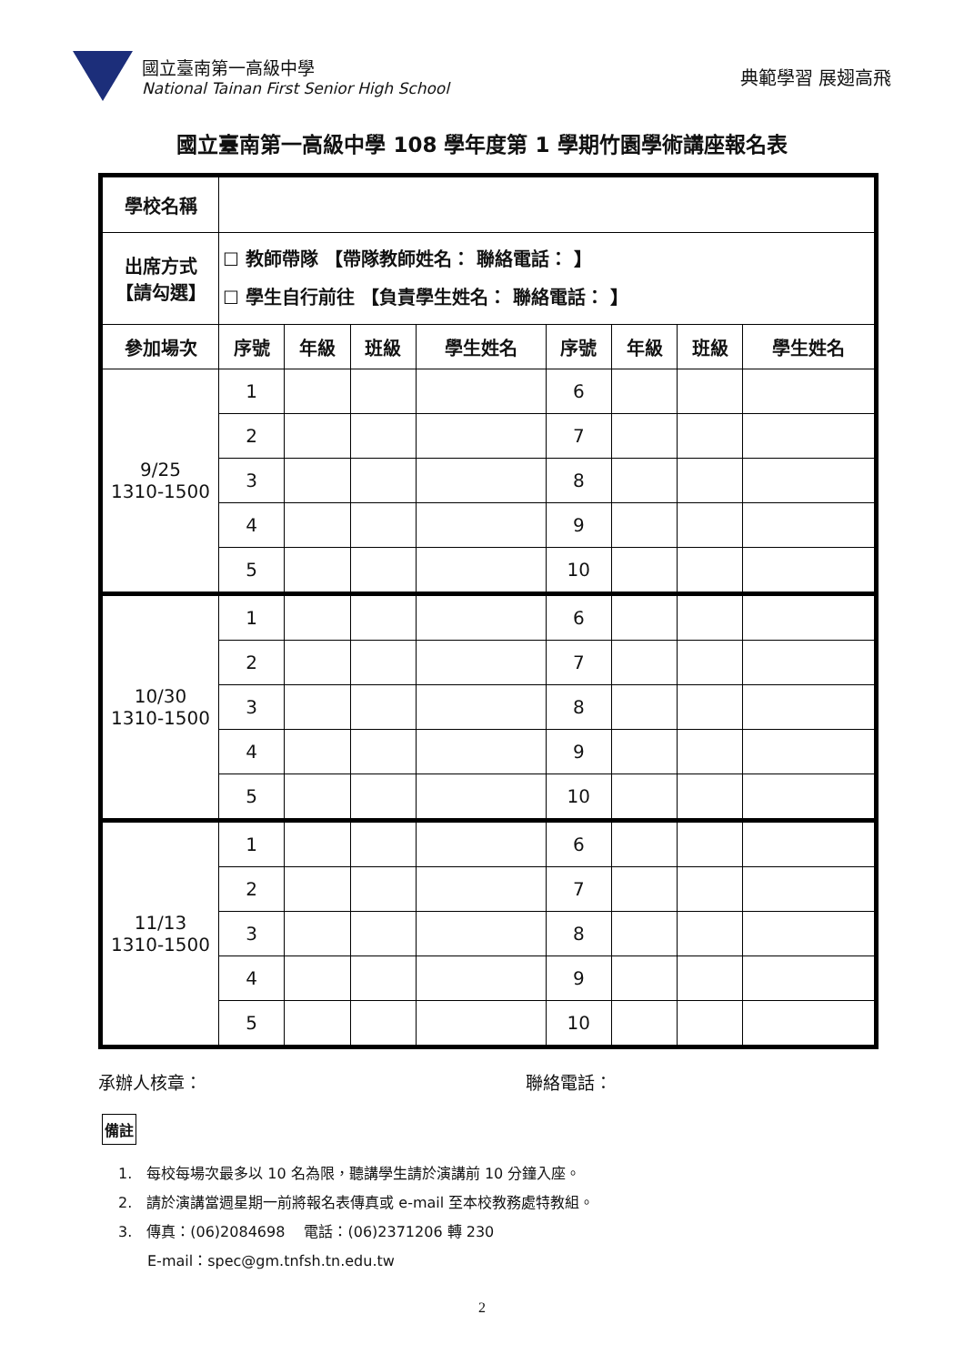國立臺南第一高級中學
National Tainan First Senior High School
典範學習 展翅高飛
國立臺南第一高級中學 108 學年度第 1 學期竹園學術講座報名表
| 學校名稱 | | | | | | | | |
| 出席方式 【請勾選】 | ☐ 教師帶隊 【帶隊教師姓名： 聯絡電話： 】 ☐ 學生自行前往 【負責學生姓名： 聯絡電話： 】 | | | | | | | |
| 參加場次 | 序號 | 年級 | 班級 | 學生姓名 | 序號 | 年級 | 班級 | 學生姓名 |
| 9/25 1310-1500 | 1 | | | | 6 | | | |
| | 2 | | | | 7 | | | |
| | 3 | | | | 8 | | | |
| | 4 | | | | 9 | | | |
| | 5 | | | | 10 | | | |
| 10/30 1310-1500 | 1 | | | | 6 | | | |
| | 2 | | | | 7 | | | |
| | 3 | | | | 8 | | | |
| | 4 | | | | 9 | | | |
| | 5 | | | | 10 | | | |
| 11/13 1310-1500 | 1 | | | | 6 | | | |
| | 2 | | | | 7 | | | |
| | 3 | | | | 8 | | | |
| | 4 | | | | 9 | | | |
| | 5 | | | | 10 | | | |
承辦人核章： 聯絡電話：
備註
1.　每校每場次最多以 10 名為限，聽講學生請於演講前 10 分鐘入座。
2.　請於演講當週星期一前將報名表傳真或 e-mail 至本校教務處特教組。
3.　傳真：(06)2084698　 電話：(06)2371206 轉 230
　　E-mail：spec@gm.tnfsh.tn.edu.tw
2